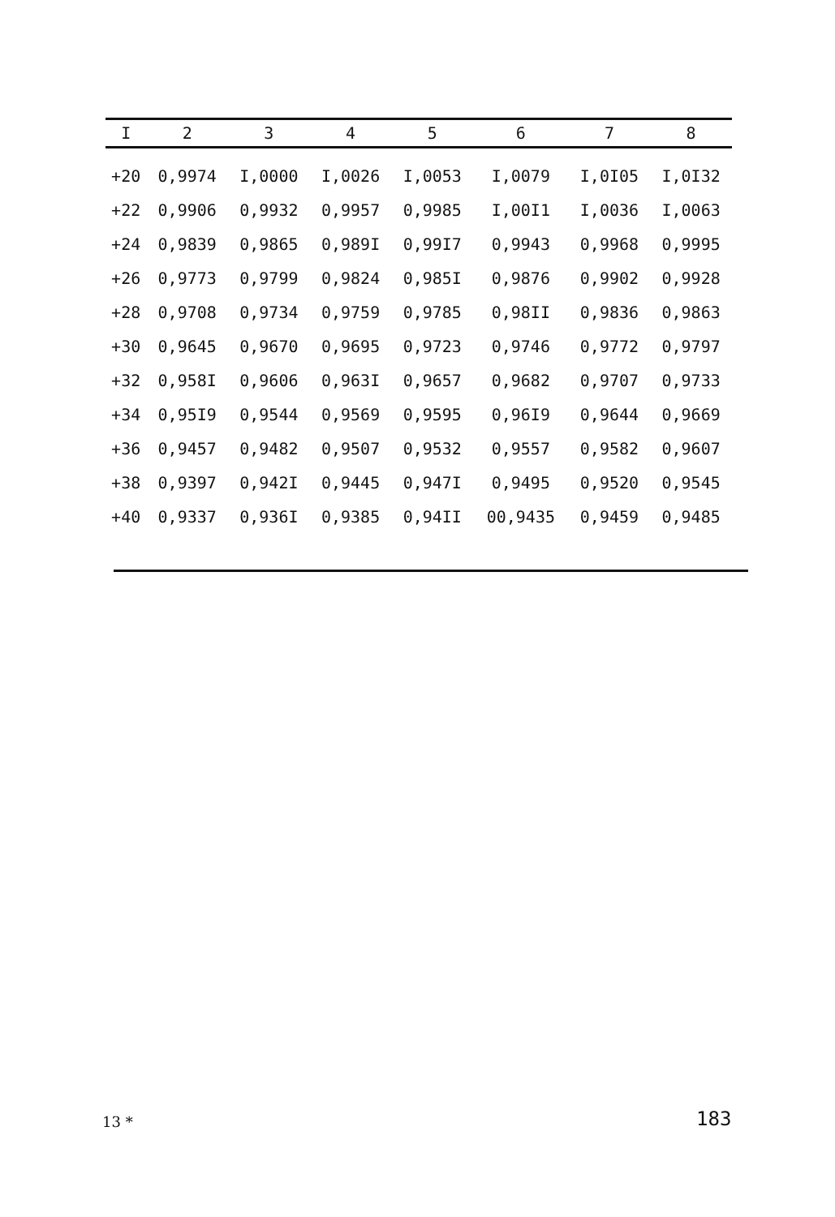| I | 2 | 3 | 4 | 5 | 6 | 7 | 8 |
| --- | --- | --- | --- | --- | --- | --- | --- |
| +20 | 0,9974 | I,0000 | I,0026 | I,0053 | I,0079 | I,0I05 | I,0I32 |
| +22 | 0,9906 | 0,9932 | 0,9957 | 0,9985 | I,00I1 | I,0036 | I,0063 |
| +24 | 0,9839 | 0,9865 | 0,989I | 0,99I7 | 0,9943 | 0,9968 | 0,9995 |
| +26 | 0,9773 | 0,9799 | 0,9824 | 0,985I | 0,9876 | 0,9902 | 0,9928 |
| +28 | 0,9708 | 0,9734 | 0,9759 | 0,9785 | 0,98II | 0,9836 | 0,9863 |
| +30 | 0,9645 | 0,9670 | 0,9695 | 0,9723 | 0,9746 | 0,9772 | 0,9797 |
| +32 | 0,958I | 0,9606 | 0,963I | 0,9657 | 0,9682 | 0,9707 | 0,9733 |
| +34 | 0,95I9 | 0,9544 | 0,9569 | 0,9595 | 0,96I9 | 0,9644 | 0,9669 |
| +36 | 0,9457 | 0,9482 | 0,9507 | 0,9532 | 0,9557 | 0,9582 | 0,9607 |
| +38 | 0,9397 | 0,942I | 0,9445 | 0,947I | 0,9495 | 0,9520 | 0,9545 |
| +40 | 0,9337 | 0,936I | 0,9385 | 0,94II | 00,9435 | 0,9459 | 0,9485 |
13 * 183